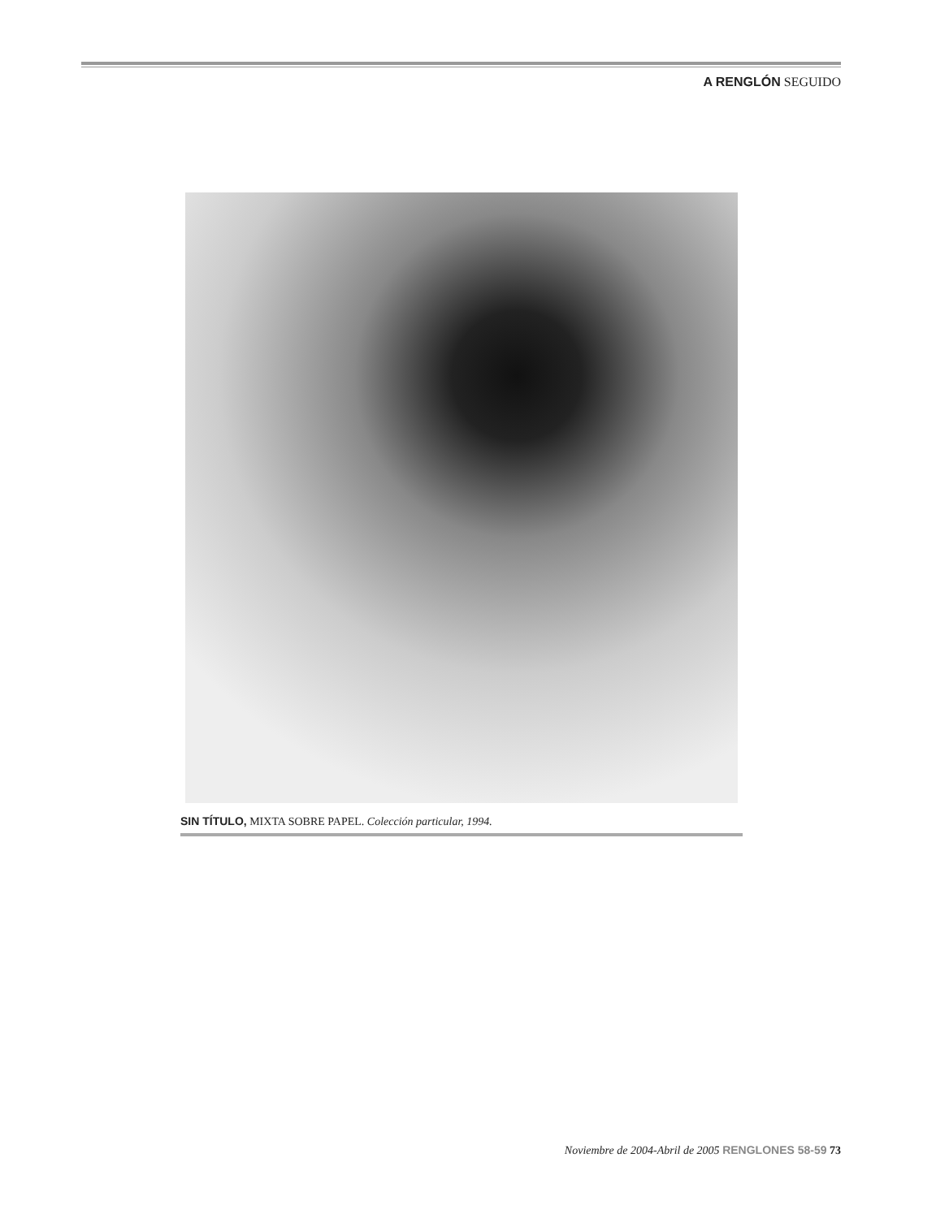A RENGLÓN SEGUIDO
SIN TÍTULO, MIXTA SOBRE PAPEL. Colección particular, 1994.
Noviembre de 2004-Abril de 2005 RENGLONES 58-59 73